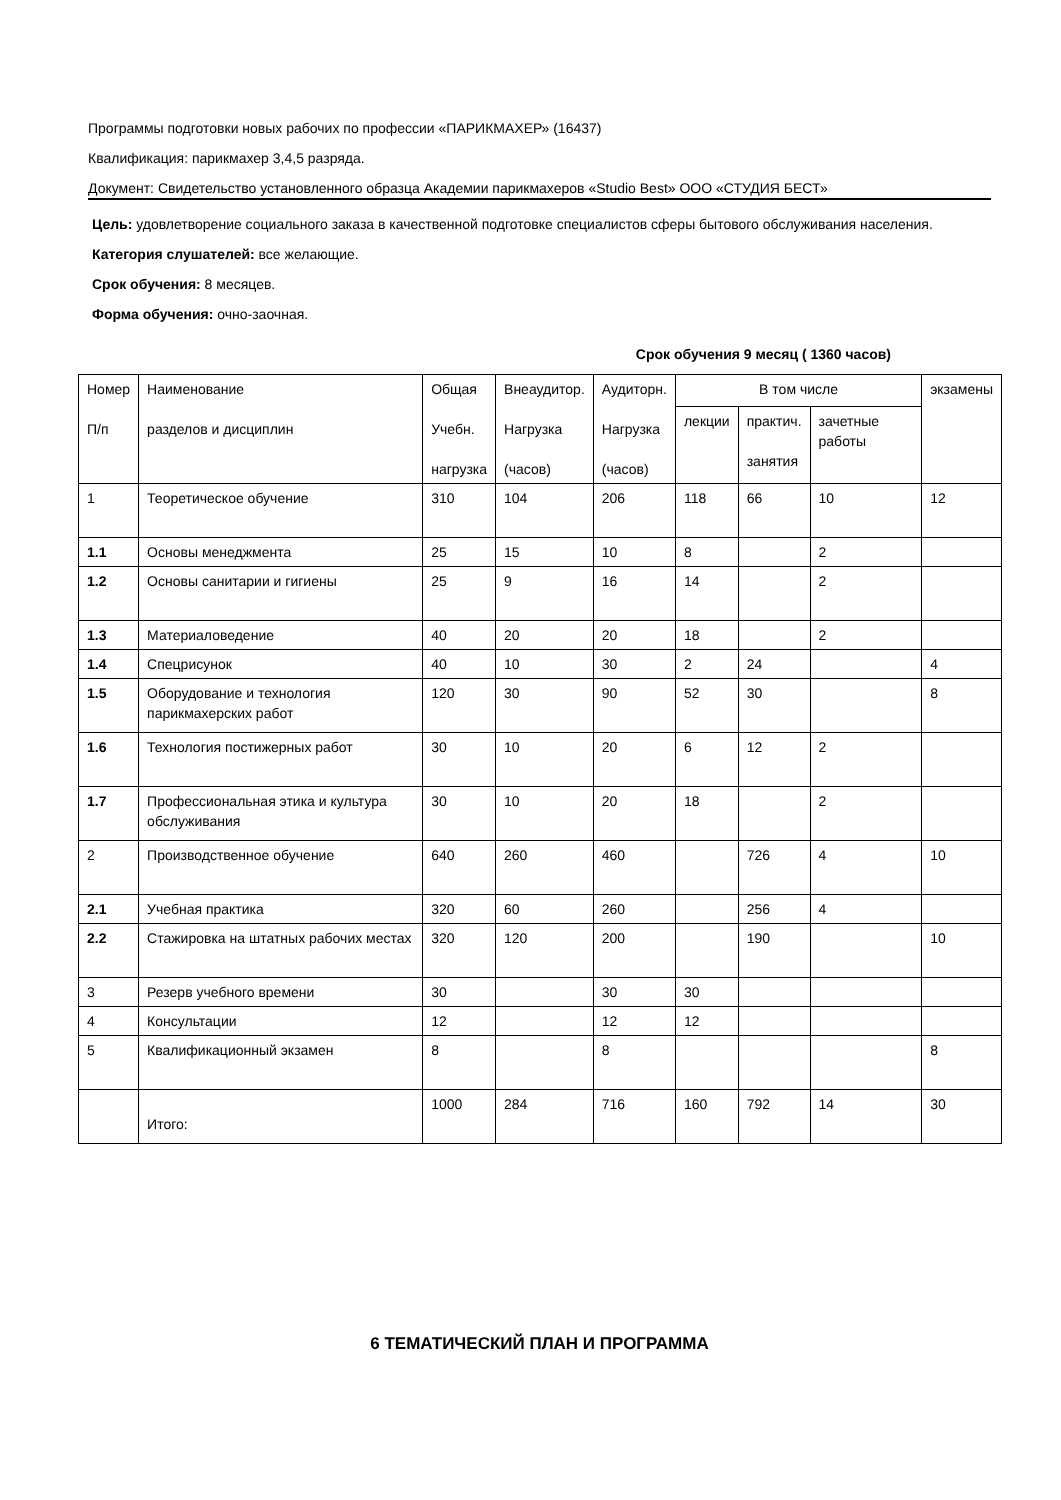Программы подготовки новых рабочих по профессии «ПАРИКМАХЕР» (16437)
Квалификация: парикмахер 3,4,5 разряда.
Документ: Свидетельство установленного образца Академии парикмахеров «Studio Best» ООО «СТУДИЯ БЕСТ»
Цель: удовлетворение социального заказа в качественной подготовке специалистов сферы бытового обслуживания населения.
Категория слушателей: все желающие.
Срок обучения: 8 месяцев.
Форма обучения: очно-заочная.
Срок обучения 9 месяц ( 1360 часов)
| Номер П/п | Наименование разделов и дисциплин | Общая Учебн. нагрузка | Внеаудитор. Нагрузка (часов) | Аудиторн. Нагрузка (часов) | В том числе | | | экзамены |
| --- | --- | --- | --- | --- | --- | --- | --- | --- |
| | | | | | лекции | практич. занятия | зачетные работы | |
| 1 | Теоретическое обучение | 310 | 104 | 206 | 118 | 66 | 10 | 12 |
| 1.1 | Основы менеджмента | 25 | 15 | 10 | 8 | | 2 | |
| 1.2 | Основы санитарии и гигиены | 25 | 9 | 16 | 14 | | 2 | |
| 1.3 | Материаловедение | 40 | 20 | 20 | 18 | | 2 | |
| 1.4 | Спецрисунок | 40 | 10 | 30 | 2 | 24 | | 4 |
| 1.5 | Оборудование и технология парикмахерских работ | 120 | 30 | 90 | 52 | 30 | | 8 |
| 1.6 | Технология постижерных работ | 30 | 10 | 20 | 6 | 12 | 2 | |
| 1.7 | Профессиональная этика и культура обслуживания | 30 | 10 | 20 | 18 | | 2 | |
| 2 | Производственное обучение | 640 | 260 | 460 | | 726 | 4 | 10 |
| 2.1 | Учебная практика | 320 | 60 | 260 | | 256 | 4 | |
| 2.2 | Стажировка на штатных рабочих местах | 320 | 120 | 200 | | 190 | | 10 |
| 3 | Резерв учебного времени | 30 | | 30 | 30 | | | |
| 4 | Консультации | 12 | | 12 | 12 | | | |
| 5 | Квалификационный экзамен | 8 | | 8 | | | | 8 |
| | Итого: | 1000 | 284 | 716 | 160 | 792 | 14 | 30 |
6 ТЕМАТИЧЕСКИЙ ПЛАН И ПРОГРАММА